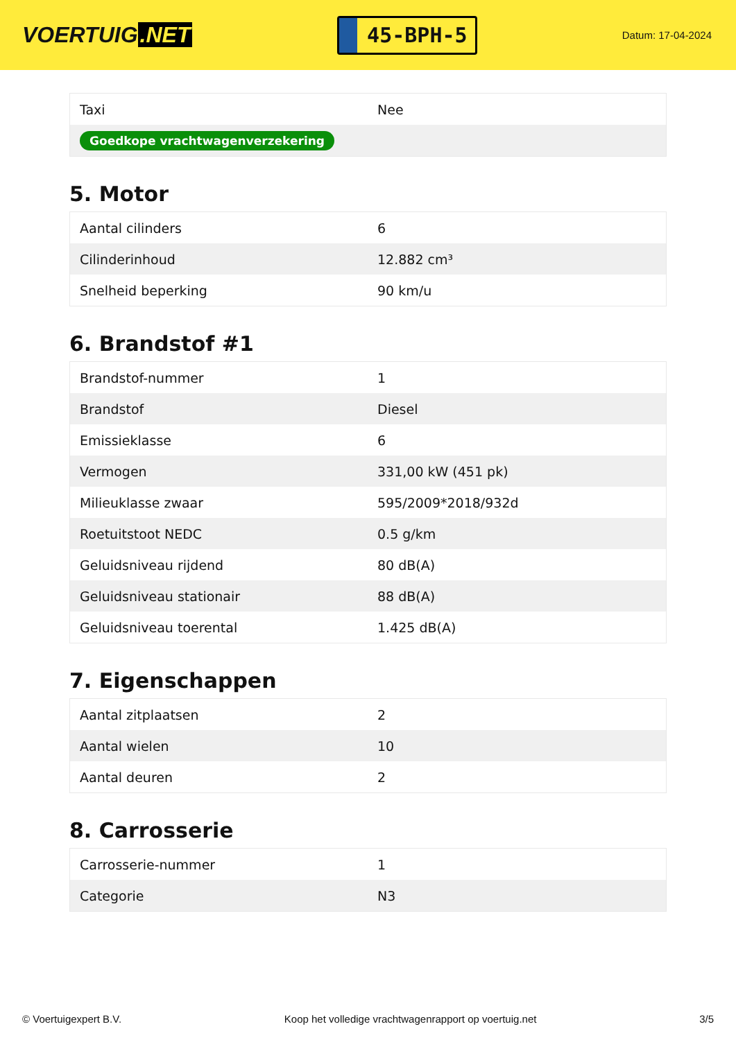VOERTUIG.NET
45-BPH-5
Datum: 17-04-2024
| Taxi | Nee |
| Goedkope vrachtwagenverzekering | |
5. Motor
| Aantal cilinders | 6 |
| Cilinderinhoud | 12.882 cm³ |
| Snelheid beperking | 90 km/u |
6. Brandstof #1
| Brandstof-nummer | 1 |
| Brandstof | Diesel |
| Emissieklasse | 6 |
| Vermogen | 331,00 kW (451 pk) |
| Milieuklasse zwaar | 595/2009*2018/932d |
| Roetuitstoot NEDC | 0.5 g/km |
| Geluidsniveau rijdend | 80 dB(A) |
| Geluidsniveau stationair | 88 dB(A) |
| Geluidsniveau toerental | 1.425 dB(A) |
7. Eigenschappen
| Aantal zitplaatsen | 2 |
| Aantal wielen | 10 |
| Aantal deuren | 2 |
8. Carrosserie
| Carrosserie-nummer | 1 |
| Categorie | N3 |
© Voertuigexpert B.V. Koop het volledige vrachtwagenrapport op voertuig.net 3/5